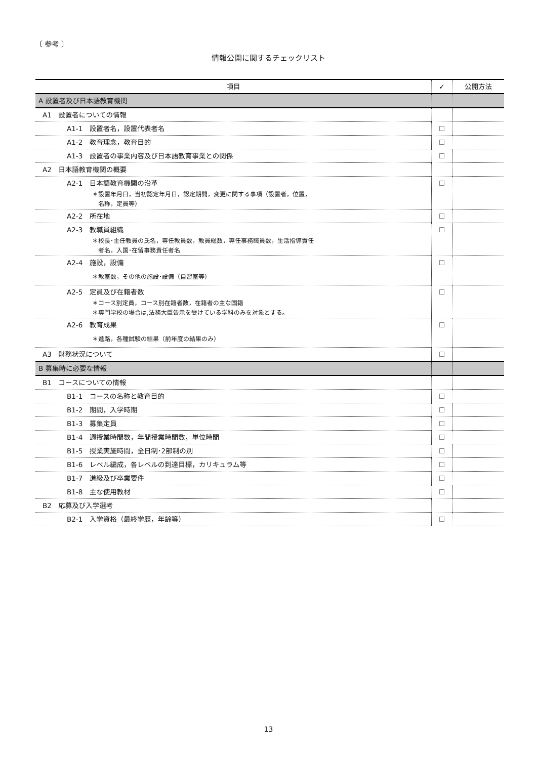〔 参考 〕
情報公開に関するチェックリスト
| 項目 | ✓ | 公開方法 |
| --- | --- | --- |
| A 設置者及び日本語教育機関 | | |
| A1 設置者についての情報 | | |
| A1-1 設置者名，設置代表者名 | ☐ | |
| A1-2 教育理念，教育目的 | ☐ | |
| A1-3 設置者の事業内容及び日本語教育事業との関係 | ☐ | |
| A2 日本語教育機関の概要 | | |
| A2-1 日本語教育機関の沿革 ＊設置年月日，当初認定年月日，認定期間，変更に関する事項（設置者，位置， 名称，定員等） | ☐ | |
| A2-2 所在地 | ☐ | |
| A2-3 教職員組織 ＊校長･主任教員の氏名，専任教員数，教員総数，専任事務職員数，生活指導責任 者名，入国･在留事務責任者名 | ☐ | |
| A2-4 施設，設備 ＊教室数，その他の施設･設備（自習室等） | ☐ | |
| A2-5 定員及び在籍者数 ＊コース別定員，コース別在籍者数，在籍者の主な国籍 ＊専門学校の場合は,法務大臣告示を受けている学科のみを対象とする。 | ☐ | |
| A2-6 教育成果 ＊進路，各種試験の結果（前年度の結果のみ） | ☐ | |
| A3 財務状況について | ☐ | |
| B 募集時に必要な情報 | | |
| B1 コースについての情報 | | |
| B1-1 コースの名称と教育目的 | ☐ | |
| B1-2 期間，入学時期 | ☐ | |
| B1-3 募集定員 | ☐ | |
| B1-4 週授業時間数，年間授業時間数，単位時間 | ☐ | |
| B1-5 授業実施時間，全日制･2部制の別 | ☐ | |
| B1-6 レベル編成，各レベルの到達目標，カリキュラム等 | ☐ | |
| B1-7 進級及び卒業要件 | ☐ | |
| B1-8 主な使用教材 | ☐ | |
| B2 応募及び入学選考 | | |
| B2-1 入学資格（最終学歴，年齢等） | ☐ | |
13